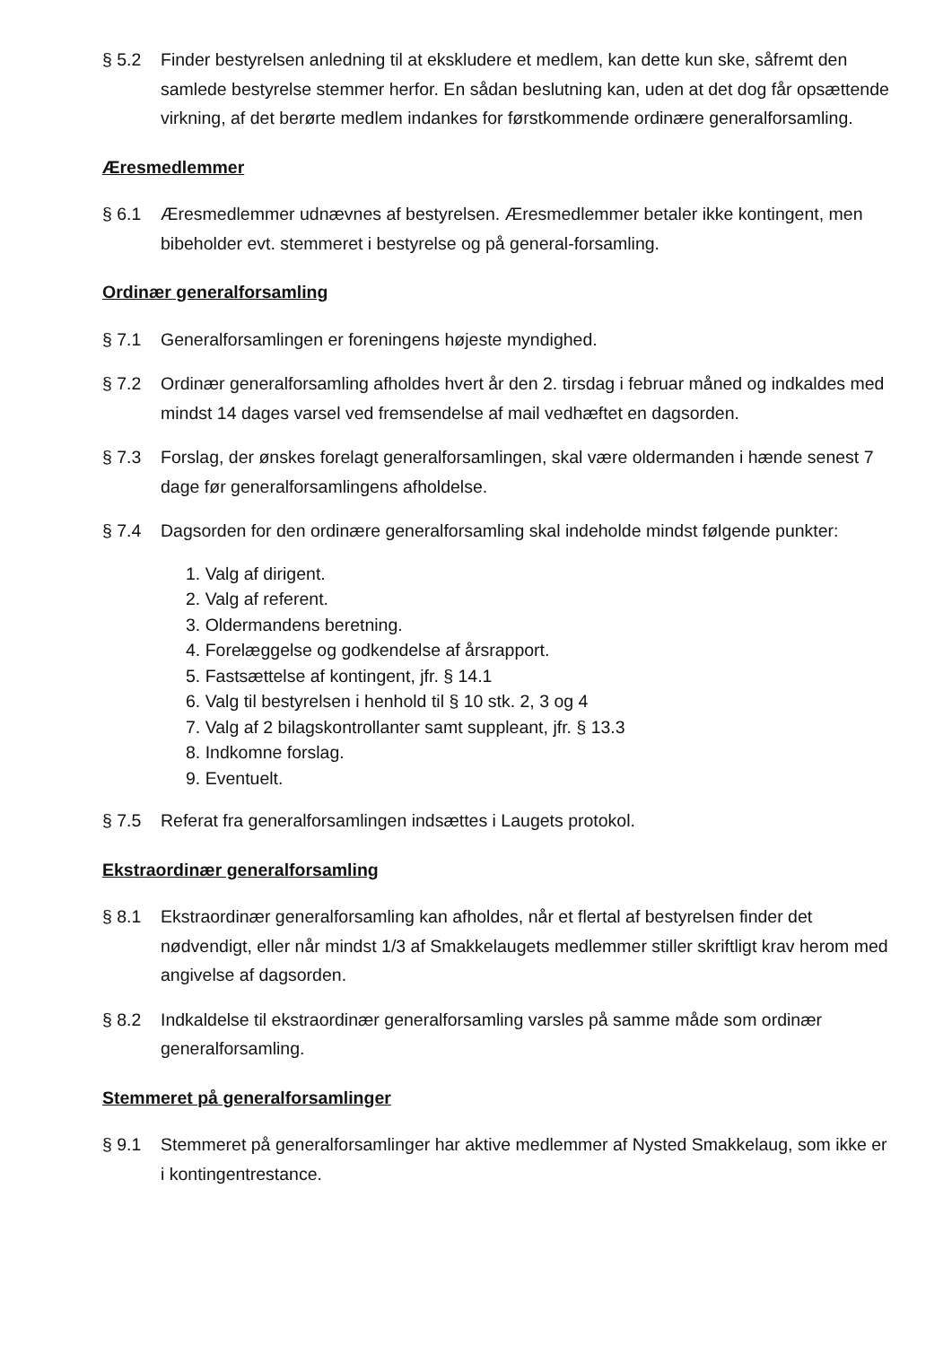§ 5.2 Finder bestyrelsen anledning til at ekskludere et medlem, kan dette kun ske, såfremt den samlede bestyrelse stemmer herfor. En sådan beslutning kan, uden at det dog får opsættende virkning, af det berørte medlem indankes for førstkommende ordinære generalforsamling.
Æresmedlemmer
§ 6.1 Æresmedlemmer udnævnes af bestyrelsen. Æresmedlemmer betaler ikke kontingent, men bibeholder evt. stemmeret i bestyrelse og på general-forsamling.
Ordinær generalforsamling
§ 7.1 Generalforsamlingen er foreningens højeste myndighed.
§ 7.2 Ordinær generalforsamling afholdes hvert år den 2. tirsdag i februar måned og indkaldes med mindst 14 dages varsel ved fremsendelse af mail vedhæftet en dagsorden.
§ 7.3 Forslag, der ønskes forelagt generalforsamlingen, skal være oldermanden i hænde senest 7 dage før generalforsamlingens afholdelse.
§ 7.4 Dagsorden for den ordinære generalforsamling skal indeholde mindst følgende punkter:
1. Valg af dirigent.
2. Valg af referent.
3. Oldermandens beretning.
4. Forelæggelse og godkendelse af årsrapport.
5. Fastsættelse af kontingent, jfr. § 14.1
6. Valg til bestyrelsen i henhold til § 10 stk. 2, 3 og 4
7. Valg af 2 bilagskontrollanter samt suppleant, jfr. § 13.3
8. Indkomne forslag.
9. Eventuelt.
§ 7.5 Referat fra generalforsamlingen indsættes i Laugets protokol.
Ekstraordinær generalforsamling
§ 8.1 Ekstraordinær generalforsamling kan afholdes, når et flertal af bestyrelsen finder det nødvendigt, eller når mindst 1/3 af Smakkelaugets medlemmer stiller skriftligt krav herom med angivelse af dagsorden.
§ 8.2 Indkaldelse til ekstraordinær generalforsamling varsles på samme måde som ordinær generalforsamling.
Stemmeret på generalforsamlinger
§ 9.1 Stemmeret på generalforsamlinger har aktive medlemmer af Nysted Smakkelaug, som ikke er i kontingentrestance.